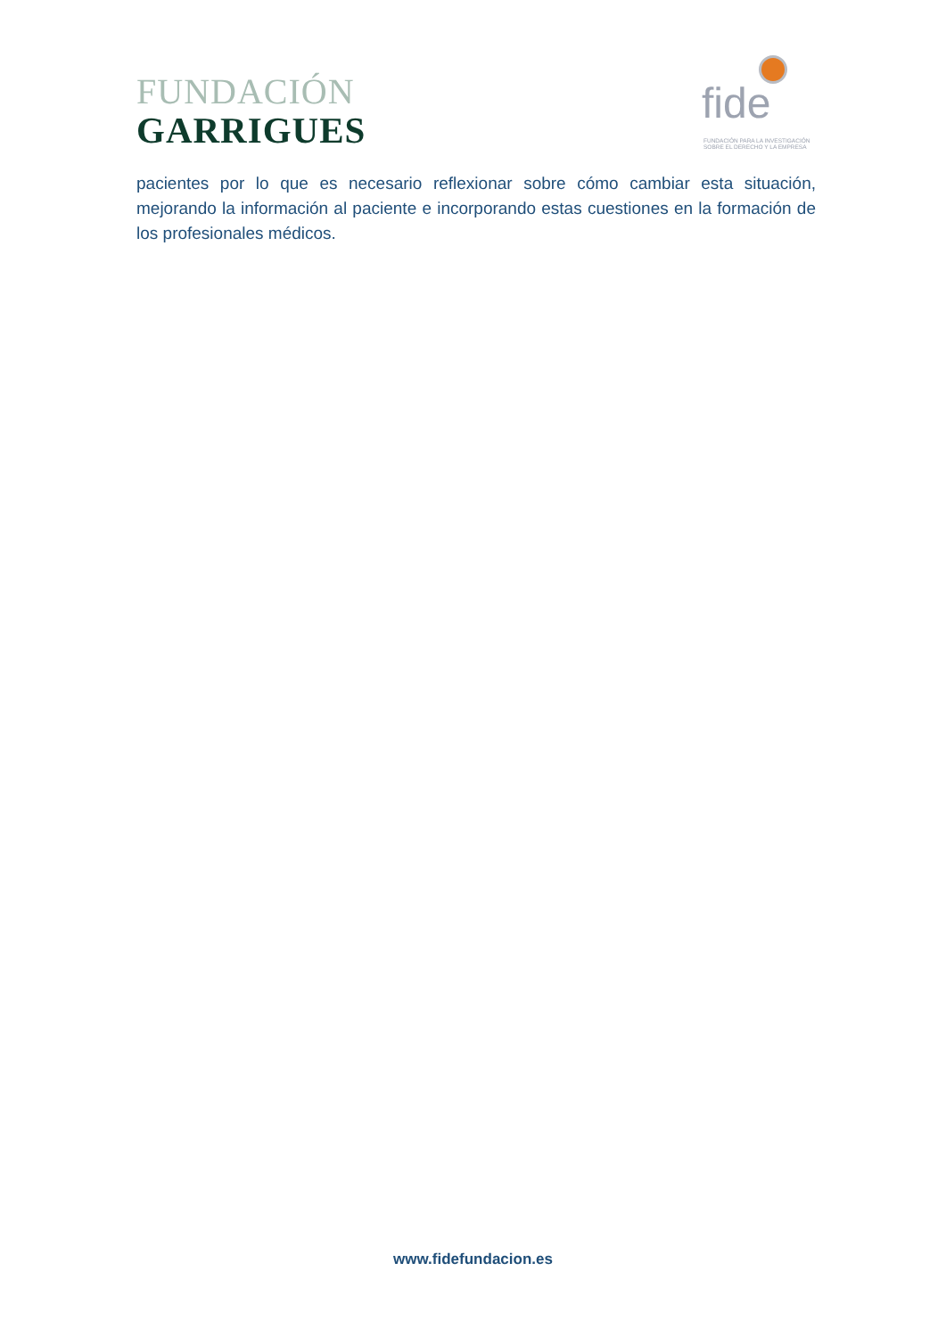FUNDACIÓN
GARRIGUES
fide
FUNDACIÓN PARA LA INVESTIGACIÓN SOBRE EL DERECHO Y LA EMPRESA
pacientes por lo que es necesario reflexionar sobre cómo cambiar esta situación, mejorando la información al paciente e incorporando estas cuestiones en la formación de los profesionales médicos.
www.fidefundacion.es